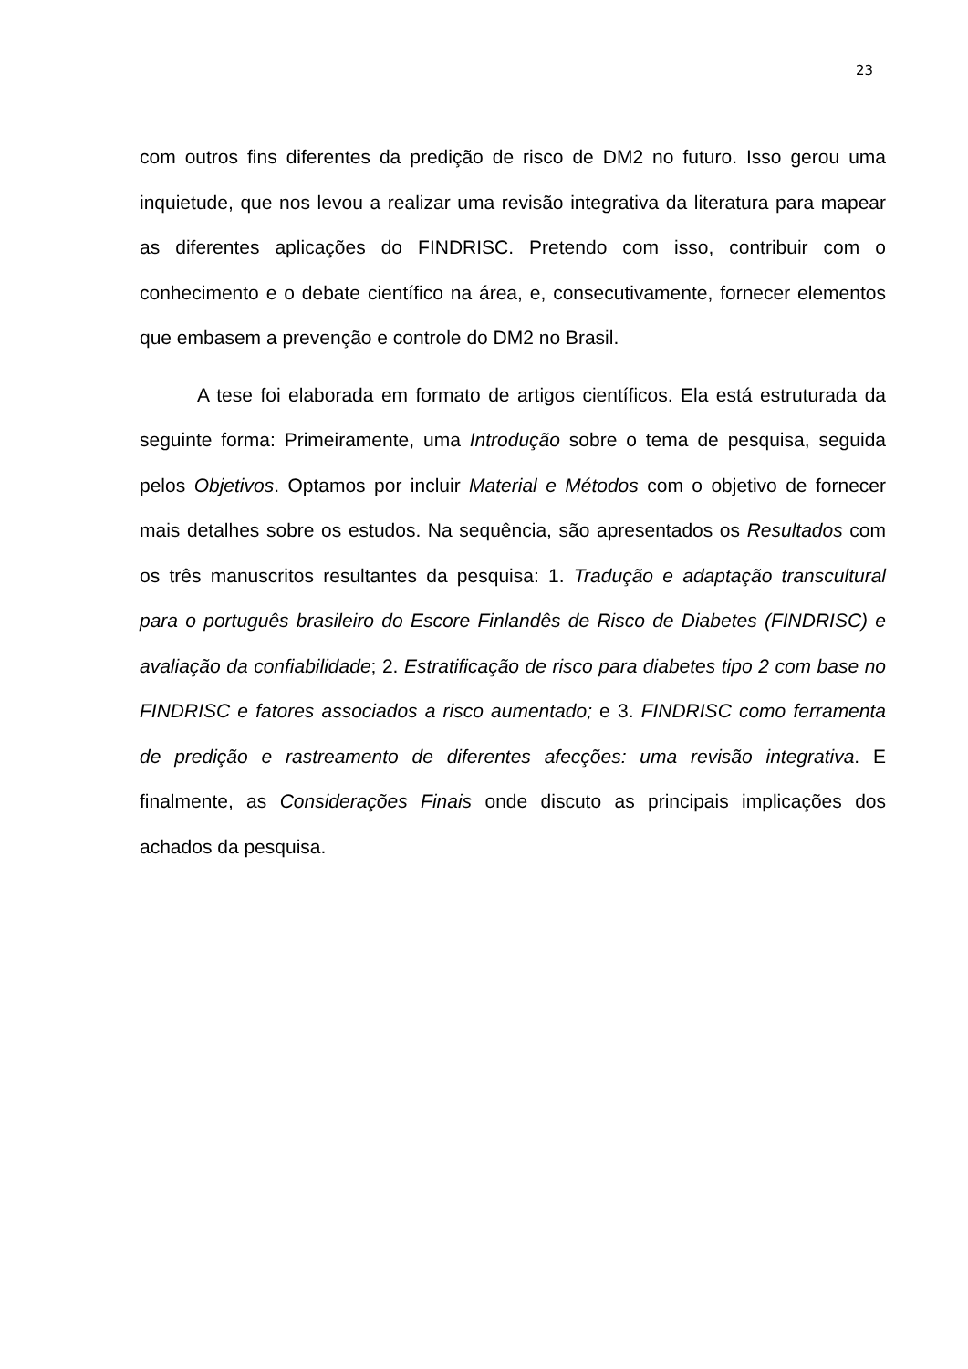23
com outros fins diferentes da predição de risco de DM2 no futuro. Isso gerou uma inquietude, que nos levou a realizar uma revisão integrativa da literatura para mapear as diferentes aplicações do FINDRISC. Pretendo com isso, contribuir com o conhecimento e o debate científico na área, e, consecutivamente, fornecer elementos que embasem a prevenção e controle do DM2 no Brasil.
A tese foi elaborada em formato de artigos científicos. Ela está estruturada da seguinte forma: Primeiramente, uma Introdução sobre o tema de pesquisa, seguida pelos Objetivos. Optamos por incluir Material e Métodos com o objetivo de fornecer mais detalhes sobre os estudos. Na sequência, são apresentados os Resultados com os três manuscritos resultantes da pesquisa: 1. Tradução e adaptação transcultural para o português brasileiro do Escore Finlandês de Risco de Diabetes (FINDRISC) e avaliação da confiabilidade; 2. Estratificação de risco para diabetes tipo 2 com base no FINDRISC e fatores associados a risco aumentado; e 3. FINDRISC como ferramenta de predição e rastreamento de diferentes afecções: uma revisão integrativa. E finalmente, as Considerações Finais onde discuto as principais implicações dos achados da pesquisa.